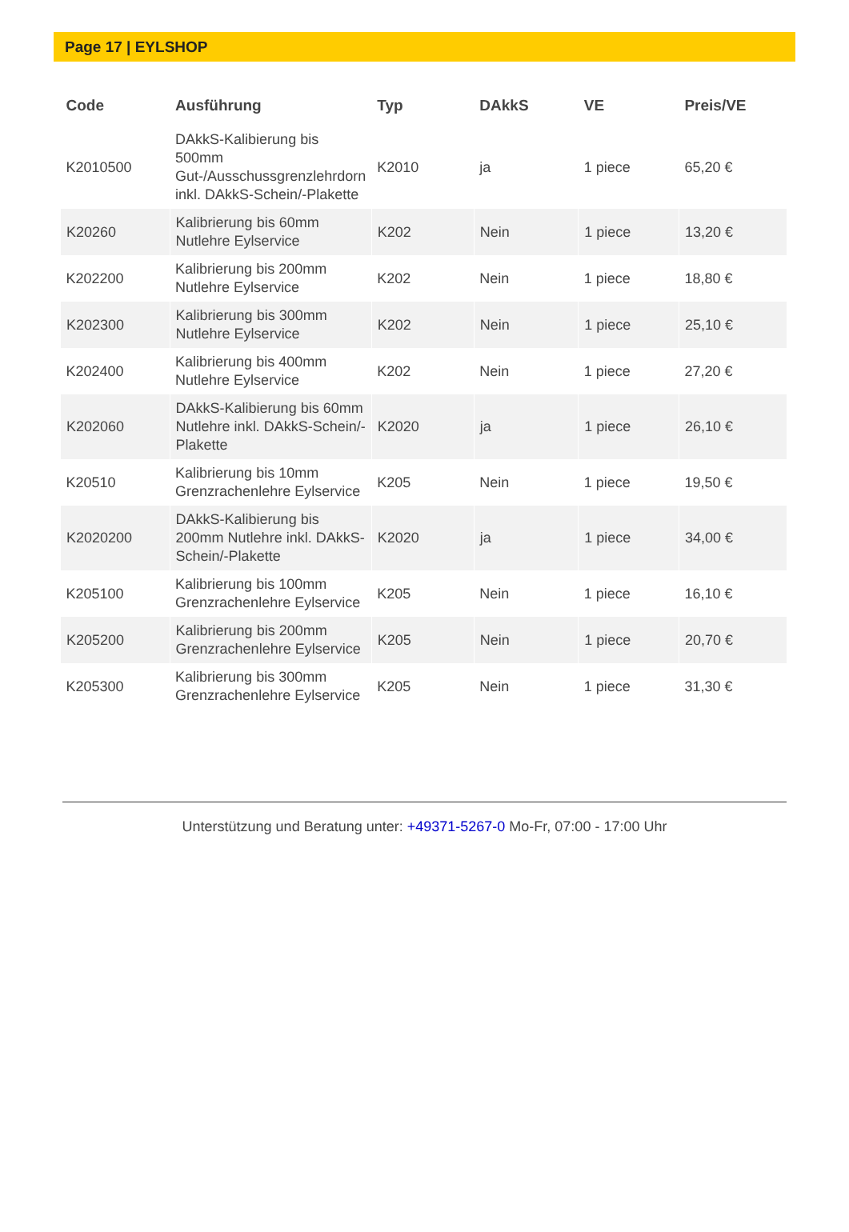Page 17 | EYLSHOP
| Code | Ausführung | Typ | DAkkS | VE | Preis/VE |
| --- | --- | --- | --- | --- | --- |
| K2010500 | DAkkS-Kalibierung bis 500mm Gut-/Ausschussgrenzlehrdorn inkl. DAkkS-Schein/-Plakette | K2010 | ja | 1 piece | 65,20 € |
| K20260 | Kalibrierung bis 60mm Nutlehre Eylservice | K202 | Nein | 1 piece | 13,20 € |
| K202200 | Kalibrierung bis 200mm Nutlehre Eylservice | K202 | Nein | 1 piece | 18,80 € |
| K202300 | Kalibrierung bis 300mm Nutlehre Eylservice | K202 | Nein | 1 piece | 25,10 € |
| K202400 | Kalibrierung bis 400mm Nutlehre Eylservice | K202 | Nein | 1 piece | 27,20 € |
| K202060 | DAkkS-Kalibierung bis 60mm Nutlehre inkl. DAkkS-Schein/-Plakette | K2020 | ja | 1 piece | 26,10 € |
| K20510 | Kalibrierung bis 10mm Grenzrachenlehre Eylservice | K205 | Nein | 1 piece | 19,50 € |
| K2020200 | DAkkS-Kalibierung bis 200mm Nutlehre inkl. DAkkS-Schein/-Plakette | K2020 | ja | 1 piece | 34,00 € |
| K205100 | Kalibrierung bis 100mm Grenzrachenlehre Eylservice | K205 | Nein | 1 piece | 16,10 € |
| K205200 | Kalibrierung bis 200mm Grenzrachenlehre Eylservice | K205 | Nein | 1 piece | 20,70 € |
| K205300 | Kalibrierung bis 300mm Grenzrachenlehre Eylservice | K205 | Nein | 1 piece | 31,30 € |
Unterstützung und Beratung unter: +49371-5267-0 Mo-Fr, 07:00 - 17:00 Uhr